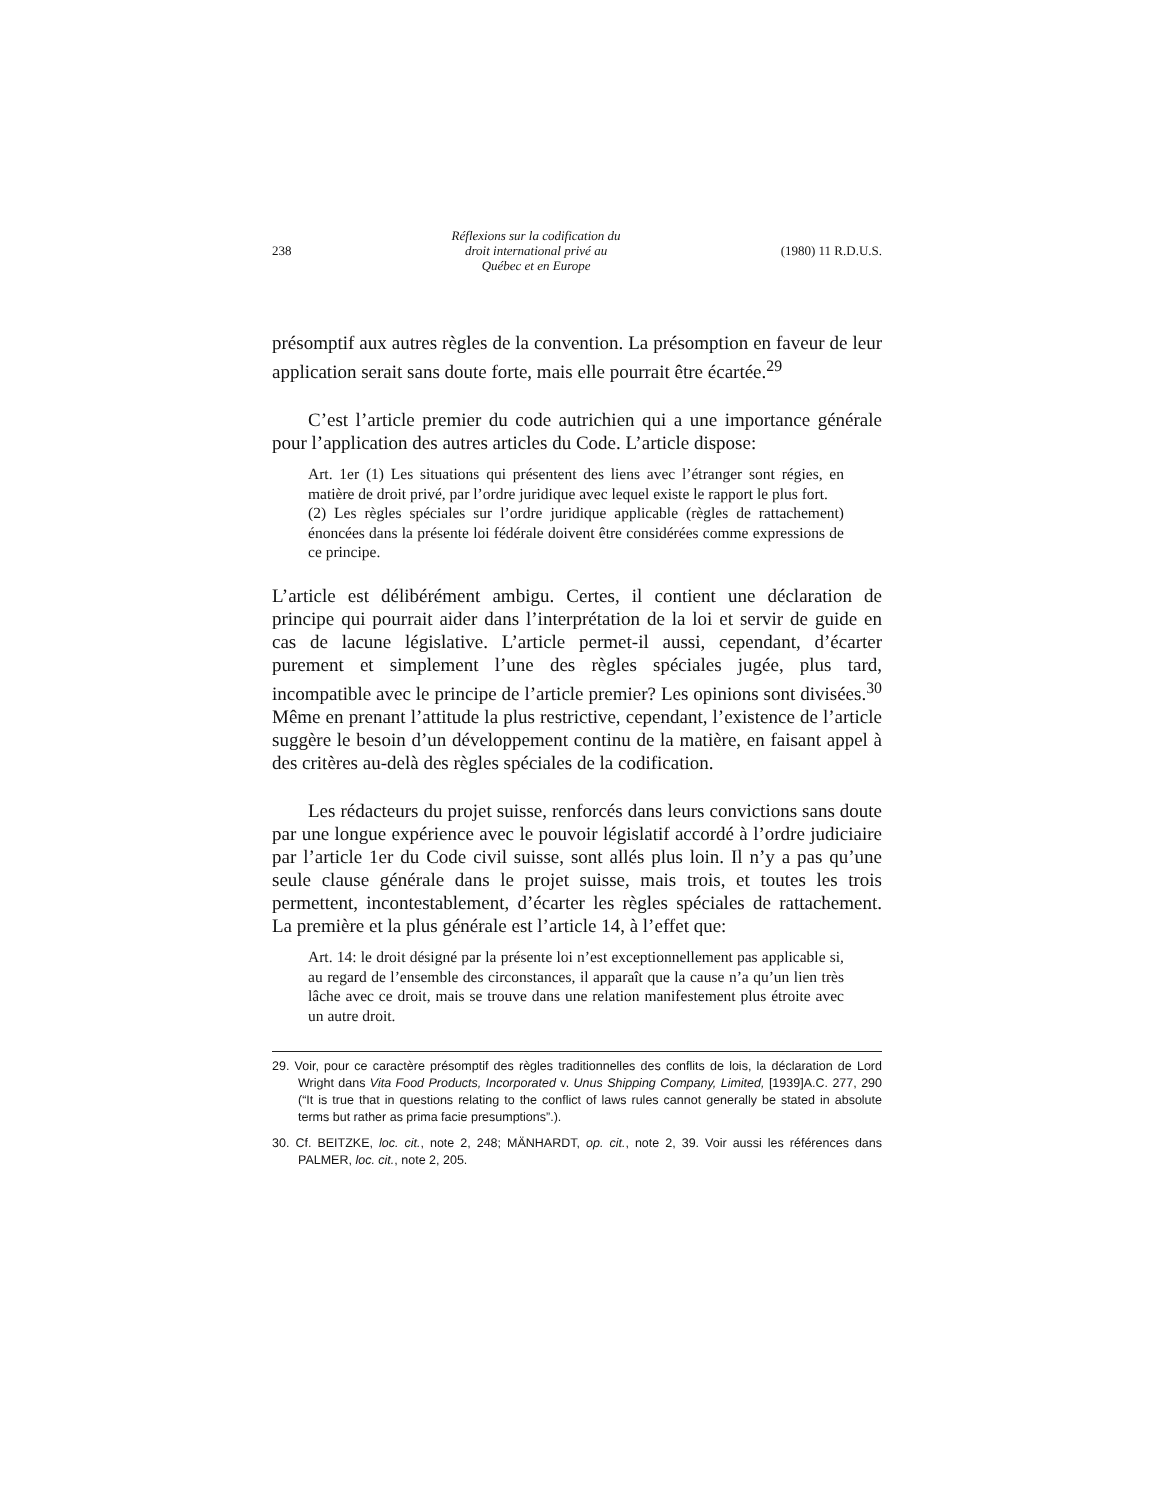238 Réflexions sur la codification du
droit international privé au
Québec et en Europe (1980) 11 R.D.U.S.
présomptif aux autres règles de la convention. La présomption en faveur de leur application serait sans doute forte, mais elle pourrait être écartée.<sup>29</sup>
C’est l’article premier du code autrichien qui a une importance générale pour l’application des autres articles du Code. L’article dispose:
Art. 1er (1) Les situations qui présentent des liens avec l’étranger sont régies, en matière de droit privé, par l’ordre juridique avec lequel existe le rapport le plus fort.
(2) Les règles spéciales sur l’ordre juridique applicable (règles de rattachement) énoncées dans la présente loi fédérale doivent être considérées comme expressions de ce principe.
L’article est délibérément ambigu. Certes, il contient une déclaration de principe qui pourrait aider dans l’interprétation de la loi et servir de guide en cas de lacune législative. L’article permet-il aussi, cependant, d’écarter purement et simplement l’une des règles spéciales jugée, plus tard, incompatible avec le principe de l’article premier? Les opinions sont divisées.<sup>30</sup> Même en prenant l’attitude la plus restrictive, cependant, l’existence de l’article suggère le besoin d’un développement continu de la matière, en faisant appel à des critères au-delà des règles spéciales de la codification.
Les rédacteurs du projet suisse, renforcés dans leurs convictions sans doute par une longue expérience avec le pouvoir législatif accordé à l’ordre judiciaire par l’article 1er du Code civil suisse, sont allés plus loin. Il n’y a pas qu’une seule clause générale dans le projet suisse, mais trois, et toutes les trois permettent, incontestablement, d’écarter les règles spéciales de rattachement. La première et la plus générale est l’article 14, à l’effet que:
Art. 14: le droit désigné par la présente loi n’est exceptionnellement pas applicable si, au regard de l’ensemble des circonstances, il apparaît que la cause n’a qu’un lien très lâche avec ce droit, mais se trouve dans une relation manifestement plus étroite avec un autre droit.
29. Voir, pour ce caractère présomptif des règles traditionnelles des conflits de lois, la déclaration de Lord Wright dans Vita Food Products, Incorporated v. Unus Shipping Company, Limited, [1939]A.C. 277, 290 (“It is true that in questions relating to the conflict of laws rules cannot generally be stated in absolute terms but rather as prima facie presumptions”.).
30. Cf. BEITZKE, loc. cit., note 2, 248; MÄNHARDT, op. cit., note 2, 39. Voir aussi les références dans PALMER, loc. cit., note 2, 205.